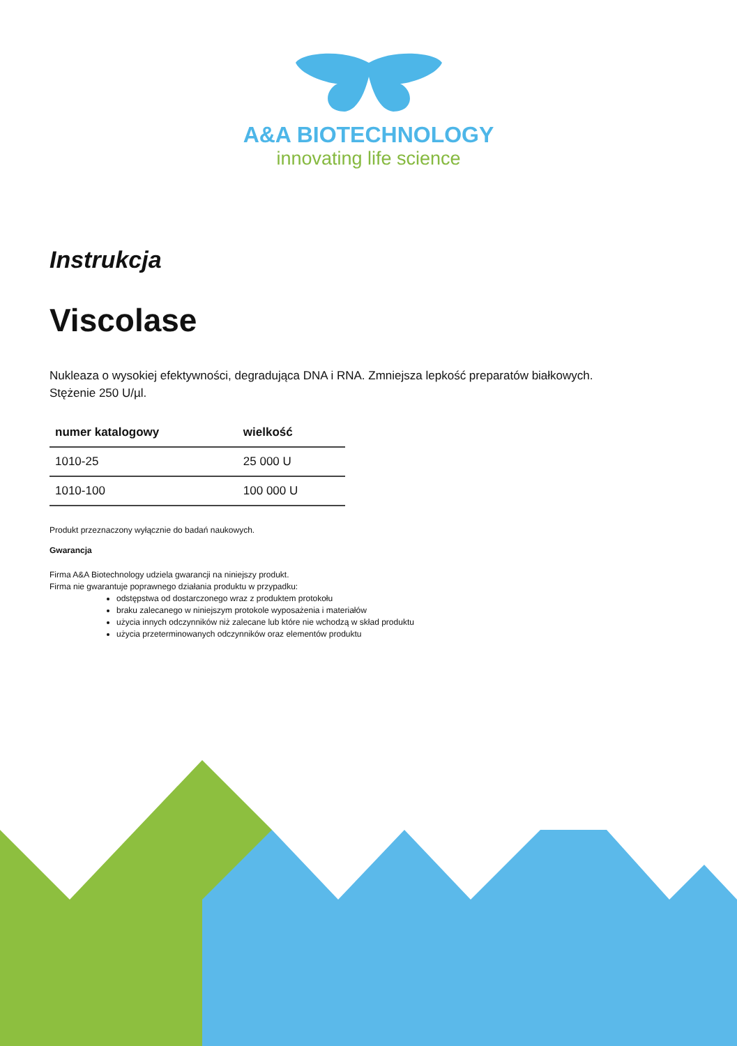A&A BIOTECHNOLOGY
innovating life science
Instrukcja
Viscolase
Nukleaza o wysokiej efektywności, degradująca DNA i RNA. Zmniejsza lepkość preparatów białkowych.
Stężenie 250 U/µl.
| numer katalogowy | wielkość |
| --- | --- |
| 1010-25 | 25 000 U |
| 1010-100 | 100 000 U |
Produkt przeznaczony wyłącznie do badań naukowych.
Gwarancja
Firma A&A Biotechnology udziela gwarancji na niniejszy produkt.
Firma nie gwarantuje poprawnego działania produktu w przypadku:
odstępstwa od dostarczonego wraz z produktem protokołu
braku zalecanego w niniejszym protokole wyposażenia i materiałów
użycia innych odczynników niż zalecane lub które nie wchodzą w skład produktu
użycia przeterminowanych odczynników oraz elementów produktu